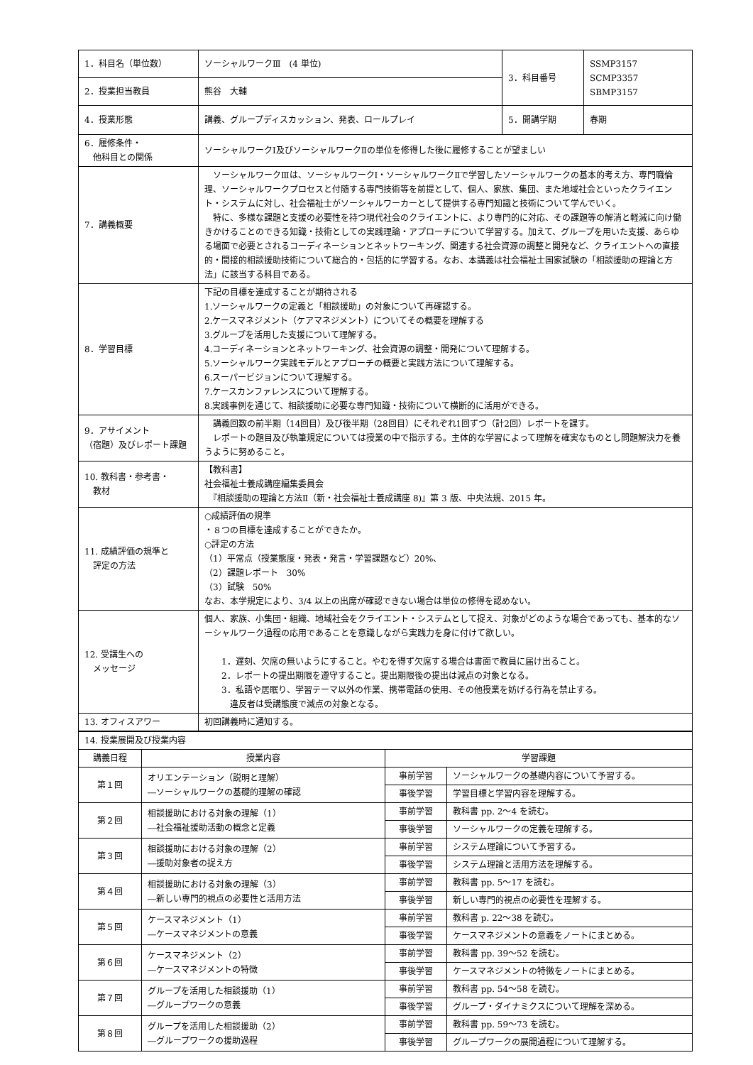| 1．科目名（単位数） | ソーシャルワークⅢ (4 単位) | 3．科目番号 | SSMP3157 SCMP3357 SBMP3157 |
| 2．授業担当教員 | 熊谷 大輔 | | |
| 4．授業形態 | 講義、グループディスカッション、発表、ロールプレイ | 5．開講学期 | 春期 |
| 6．履修条件・ 他科目との関係 | ソーシャルワークⅠ及びソーシャルワークⅡの単位を修得した後に履修することが望ましい | | |
| 7．講義概要 | ソーシャルワークⅢは、ソーシャルワークⅠ・ソーシャルワークⅡで学習したソーシャルワークの基本的考え方、専門職倫理、ソーシャルワークプロセスと付随する専門技術等を前提として、個人、家族、集団、また地域社会といったクライエント・システムに対し、社会福祉士がソーシャルワーカーとして提供する専門知識と技術について学んでいく。 特に、多様な課題と支援の必要性を持つ現代社会のクライエントに、より専門的に対応、その課題等の解消と軽減に向け働きかけることのできる知識・技術としての実践理論・アプローチについて学習する。加えて、グループを用いた支援、あらゆる場面で必要とされるコーディネーションとネットワーキング、関連する社会資源の調整と開発など、クライエントへの直接的・間接的相談援助技術について総合的・包括的に学習する。なお、本講義は社会福祉士国家試験の「相談援助の理論と方法」に該当する科目である。 | | |
| 8．学習目標 | 下記の目標を達成することが期待される 1.ソーシャルワークの定義と「相談援助」の対象について再確認する。 2.ケースマネジメント（ケアマネジメント）についてその概要を理解する 3.グループを活用した支援について理解する。 4.コーディネーションとネットワーキング、社会資源の調整・開発について理解する。 5.ソーシャルワーク実践モデルとアプローチの概要と実践方法について理解する。 6.スーパービジョンについて理解する。 7.ケースカンファレンスについて理解する。 8.実践事例を通じて、相談援助に必要な専門知識・技術について横断的に活用ができる。 | | |
| 9．アサイメント （宿題）及びレポート課題 | 講義回数の前半期（14回目）及び後半期（28回目）にそれぞれ1回ずつ（計2回）レポートを課す。 レポートの題目及び執筆規定については授業の中で指示する。主体的な学習によって理解を確実なものとし問題解決力を養うように努めること。 | | |
| 10. 教科書・参考書・ 教材 | 【教科書】 社会福祉士養成講座編集委員会 『相談援助の理論と方法Ⅱ（新・社会福祉士養成講座 8)』第 3 版、中央法規、2015 年。 | | |
| 11. 成績評価の規準と 評定の方法 | ○成績評価の規準 ・８つの目標を達成することができたか。 ○評定の方法 （1）平常点（授業態度・発表・発言・学習課題など）20%、 （2）課題レポート 30% （3）試験 50% なお、本学規定により、3/4 以上の出席が確認できない場合は単位の修得を認めない。 | | |
| 12. 受講生への メッセージ | 個人、家族、小集団・組織、地域社会をクライエント・システムとして捉え、対象がどのような場合であっても、基本的なソーシャルワーク過程の応用であることを意識しながら実践力を身に付けて欲しい。 1．遅刻、欠席の無いようにすること。やむを得ず欠席する場合は書面で教員に届け出ること。 2．レポートの提出期限を遵守すること。提出期限後の提出は減点の対象となる。 3．私語や居眠り、学習テーマ以外の作業、携帯電話の使用、その他授業を妨げる行為を禁止する。 違反者は受講態度で減点の対象となる。 | | |
| 13. オフィスアワー | 初回講義時に通知する。 | | |
| 14. 授業展開及び授業内容 | | | |
| 講義日程 | 授業内容 | 学習課題 | |
| 第１回 | オリエンテーション（説明と理解） ―ソーシャルワークの基礎的理解の確認 | 事前学習 | ソーシャルワークの基礎内容について予習する。 |
| | | 事後学習 | 学習目標と学習内容を理解する。 |
| 第２回 | 相談援助における対象の理解（1） ―社会福祉援助活動の概念と定義 | 事前学習 | 教科書 pp. 2～4 を読む。 |
| | | 事後学習 | ソーシャルワークの定義を理解する。 |
| 第３回 | 相談援助における対象の理解（2） ―援助対象者の捉え方 | 事前学習 | システム理論について予習する。 |
| | | 事後学習 | システム理論と活用方法を理解する。 |
| 第４回 | 相談援助における対象の理解（3） ―新しい専門的視点の必要性と活用方法 | 事前学習 | 教科書 pp. 5～17 を読む。 |
| | | 事後学習 | 新しい専門的視点の必要性を理解する。 |
| 第５回 | ケースマネジメント（1） ―ケースマネジメントの意義 | 事前学習 | 教科書 p. 22～38 を読む。 |
| | | 事後学習 | ケースマネジメントの意義をノートにまとめる。 |
| 第６回 | ケースマネジメント（2） ―ケースマネジメントの特徴 | 事前学習 | 教科書 pp. 39～52 を読む。 |
| | | 事後学習 | ケースマネジメントの特徴をノートにまとめる。 |
| 第７回 | グループを活用した相談援助（1） ―グループワークの意義 | 事前学習 | 教科書 pp. 54～58 を読む。 |
| | | 事後学習 | グループ・ダイナミクスについて理解を深める。 |
| 第８回 | グループを活用した相談援助（2） ―グループワークの援助過程 | 事前学習 | 教科書 pp. 59～73 を読む。 |
| | | 事後学習 | グループワークの展開過程について理解する。 |